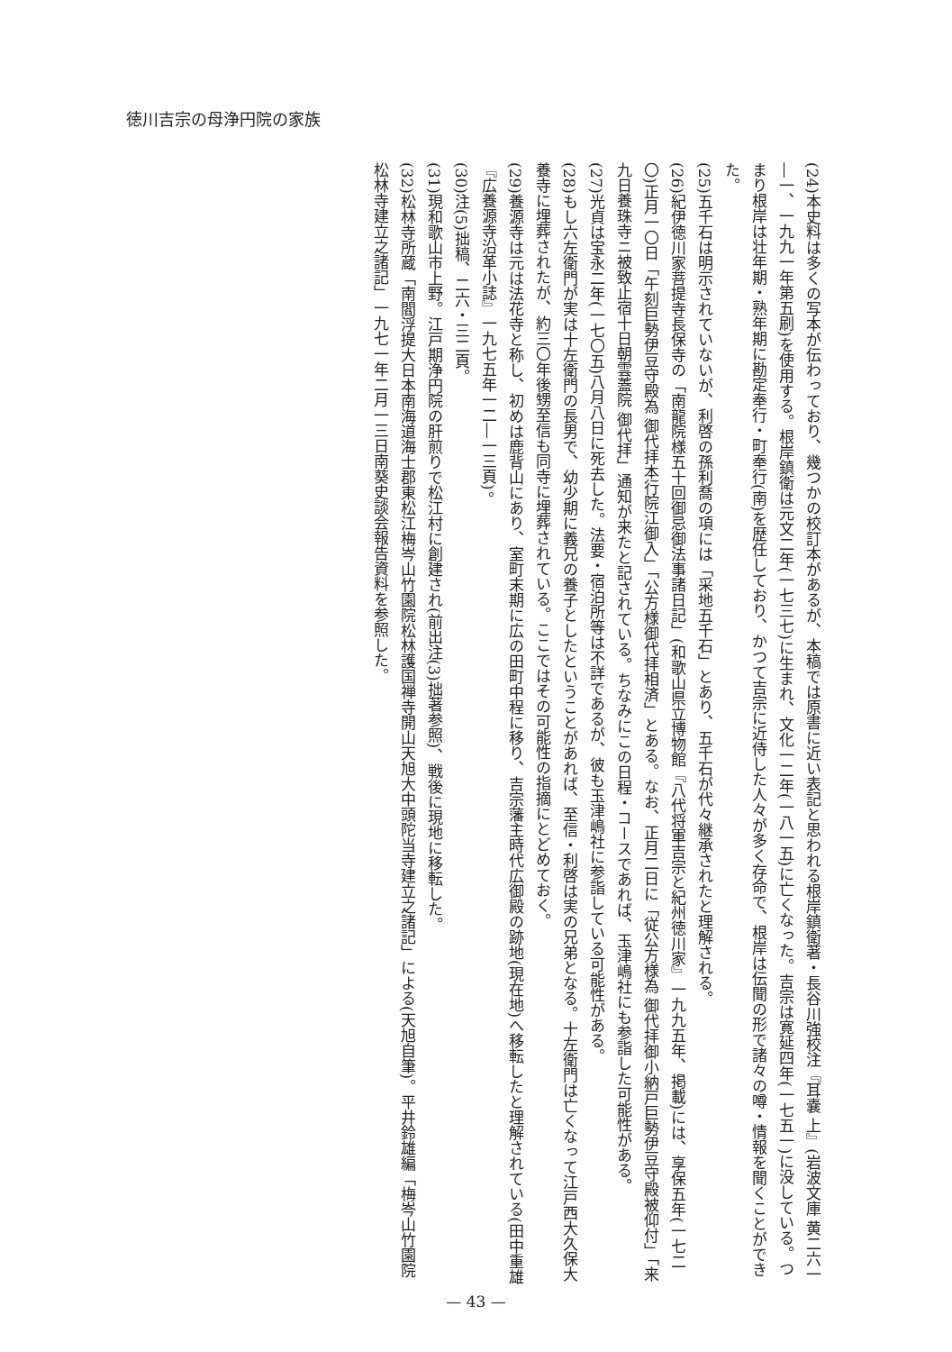徳川吉宗の母浄円院の家族
(24)本史料は多くの写本が伝わっており、幾つかの校訂本があるが、本稿では原書に近い表記と思われる根岸鎮衛著・長谷川強校注『耳嚢 上』(岩波文庫 黄二六一―一、一九九一年第五刷)を使用する。根岸鎮衛は元文二年(一七三七)に生まれ、文化一二年(一八一五)に亡くなった。吉宗は寛延四年(一七五一)に没している。つまり根岸は壮年期・熟年期に勘定奉行・町奉行(南)を歴任しており、かつて吉宗に近侍した人々が多く存命で、根岸は伝聞の形で諸々の噂・情報を聞くことができた。
(25)五千石は明示されていないが、利啓の孫利喬の項には「采地五千石」とあり、五千石が代々継承されたと理解される。
(26)紀伊徳川家菩提寺長保寺の「南龍院様五十回御忌御法事諸日記」(和歌山県立博物館『八代将軍吉宗と紀州徳川家』一九九五年、掲載)には、享保五年(一七二〇)正月一〇日「午刻巨勢伊豆守殿為 御代拝本行院江御入」「公方様御代拝相済」とある。なお、正月二日に「従公方様為 御代拝御小納戸巨勢伊豆守殿被仰付」「来九日養珠寺ニ被致止宿十日朝雲蓋院 御代拝」通知が来たと記されている。ちなみにこの日程・コースであれば、玉津嶋社にも参詣した可能性がある。
(27)光貞は宝永二年(一七〇五)八月八日に死去した。法要・宿泊所等は不詳であるが、彼も玉津嶋社に参詣している可能性がある。
(28)もし六左衛門が実は十左衛門の長男で、幼少期に義兄の養子としたということがあれば、至信・利啓は実の兄弟となる。十左衛門は亡くなって江戸西大久保大養寺に埋葬されたが、約三〇年後甥至信も同寺に埋葬されている。ここではその可能性の指摘にとどめておく。
(29)養源寺は元は法花寺と称し、初めは鹿背山にあり、室町末期に広の田町中程に移り、吉宗藩主時代広御殿の跡地(現在地)へ移転したと理解されている(田中重雄『広養源寺沿革小誌』一九七五年一二―一三頁)。
(30)注(5)拙稿、二六・三二頁。
(31)現和歌山市上野。江戸期浄円院の肝煎りで松江村に創建され(前出注(3)拙著参照)、戦後に現地に移転した。
(32)松林寺所蔵「南閻浮提大日本南海道海士郡東松江梅岑山竹園院松林護国禅寺開山天旭大中頭陀当寺建立之諸記」による(天旭自筆)。平井鈴雄編「梅岑山竹園院松林寺建立之諸記」一九七一年二月一三日南葵史談会報告資料を参照した。
— 43 —